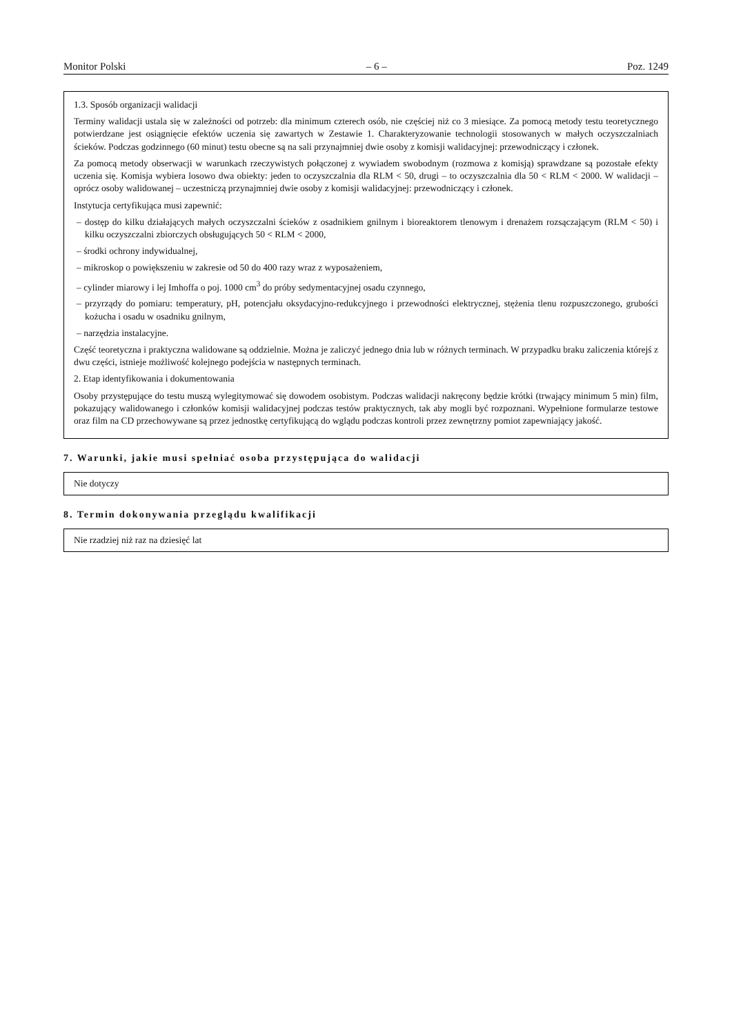Monitor Polski – 6 – Poz. 1249
1.3. Sposób organizacji walidacji
Terminy walidacji ustala się w zależności od potrzeb: dla minimum czterech osób, nie częściej niż co 3 miesiące. Za pomocą metody testu teoretycznego potwierdzane jest osiągnięcie efektów uczenia się zawartych w Zestawie 1. Charakteryzowanie technologii stosowanych w małych oczyszczalniach ścieków. Podczas godzinnego (60 minut) testu obecne są na sali przynajmniej dwie osoby z komisji walidacyjnej: przewodniczący i członek.
Za pomocą metody obserwacji w warunkach rzeczywistych połączonej z wywiadem swobodnym (rozmowa z komisją) sprawdzane są pozostałe efekty uczenia się. Komisja wybiera losowo dwa obiekty: jeden to oczyszczalnia dla RLM < 50, drugi – to oczyszczalnia dla 50 < RLM < 2000. W walidacji – oprócz osoby walidowanej – uczestniczą przynajmniej dwie osoby z komisji walidacyjnej: przewodniczący i członek.
Instytucja certyfikująca musi zapewnić:
– dostęp do kilku działających małych oczyszczalni ścieków z osadnikiem gnilnym i bioreaktorem tlenowym i drenażem rozsączającym (RLM < 50) i kilku oczyszczalni zbiorczych obsługujących 50 < RLM < 2000,
– środki ochrony indywidualnej,
– mikroskop o powiększeniu w zakresie od 50 do 400 razy wraz z wyposażeniem,
– cylinder miarowy i lej Imhoffa o poj. 1000 cm<sup>3</sup> do próby sedymentacyjnej osadu czynnego,
– przyrządy do pomiaru: temperatury, pH, potencjału oksydacyjno-redukcyjnego i przewodności elektrycznej, stężenia tlenu rozpuszczonego, grubości kożucha i osadu w osadniku gnilnym,
– narzędzia instalacyjne.
Część teoretyczna i praktyczna walidowane są oddzielnie. Można je zaliczyć jednego dnia lub w różnych terminach. W przypadku braku zaliczenia którejś z dwu części, istnieje możliwość kolejnego podejścia w następnych terminach.
2. Etap identyfikowania i dokumentowania
Osoby przystępujące do testu muszą wylegitymować się dowodem osobistym. Podczas walidacji nakręcony będzie krótki (trwający minimum 5 min) film, pokazujący walidowanego i członków komisji walidacyjnej podczas testów praktycznych, tak aby mogli być rozpoznani. Wypełnione formularze testowe oraz film na CD przechowywane są przez jednostkę certyfikującą do wglądu podczas kontroli przez zewnętrzny pomiot zapewniający jakość.
7. Warunki, jakie musi spełniać osoba przystępująca do walidacji
Nie dotyczy
8. Termin dokonywania przeglądu kwalifikacji
Nie rzadziej niż raz na dziesięć lat